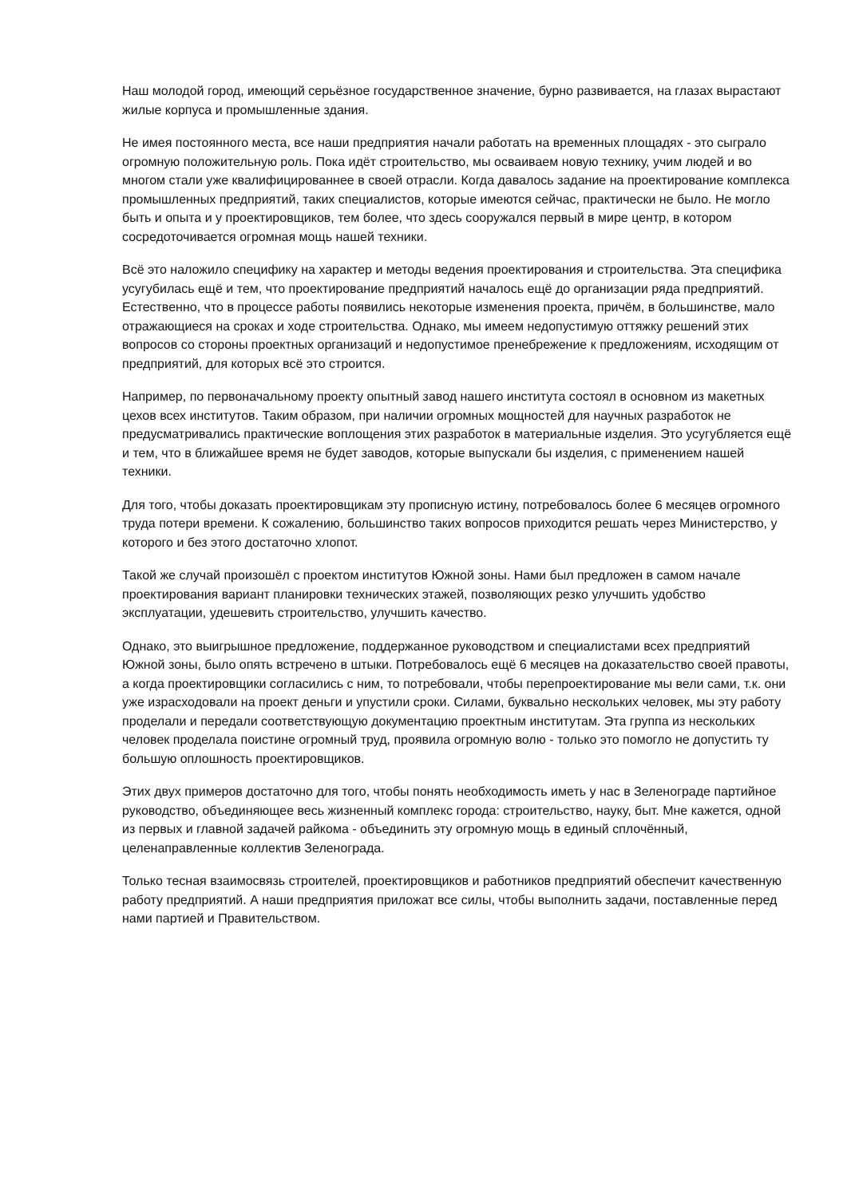Наш молодой город, имеющий серьёзное государственное значение, бурно развивается, на глазах вырастают жилые корпуса и промышленные здания.
Не имея постоянного места, все наши предприятия начали работать на временных площадях - это сыграло огромную положительную роль. Пока идёт строительство, мы осваиваем новую технику, учим людей и во многом стали уже квалифицированнее в своей отрасли. Когда давалось задание на проектирование комплекса промышленных предприятий, таких специалистов, которые имеются сейчас, практически не было. Не могло быть и опыта и у проектировщиков, тем более, что здесь сооружался первый в мире центр, в котором сосредоточивается огромная мощь нашей техники.
Всё это наложило специфику на характер и методы ведения проектирования и строительства. Эта специфика усугубилась ещё и тем, что проектирование предприятий началось ещё до организации ряда предприятий. Естественно, что в процессе работы появились некоторые изменения проекта, причём, в большинстве, мало отражающиеся на сроках и ходе строительства. Однако, мы имеем недопустимую оттяжку решений этих вопросов со стороны проектных организаций и недопустимое пренебрежение к предложениям, исходящим от предприятий, для которых всё это строится.
Например, по первоначальному проекту опытный завод нашего института состоял в основном из макетных цехов всех институтов. Таким образом, при наличии огромных мощностей для научных разработок не предусматривались практические воплощения этих разработок в материальные изделия. Это усугубляется ещё и тем, что в ближайшее время не будет заводов, которые выпускали бы изделия, с применением нашей техники.
Для того, чтобы доказать проектировщикам эту прописную истину, потребовалось более 6 месяцев огромного труда потери времени. К сожалению, большинство таких вопросов приходится решать через Министерство, у которого и без этого достаточно хлопот.
Такой же случай произошёл с проектом институтов Южной зоны. Нами был предложен в самом начале проектирования вариант планировки технических этажей, позволяющих резко улучшить удобство эксплуатации, удешевить строительство, улучшить качество.
Однако, это выигрышное предложение, поддержанное руководством и специалистами всех предприятий Южной зоны, было опять встречено в штыки. Потребовалось ещё 6 месяцев на доказательство своей правоты, а когда проектировщики согласились с ним, то потребовали, чтобы перепроектирование мы вели сами, т.к. они уже израсходовали на проект деньги и упустили сроки. Силами, буквально нескольких человек, мы эту работу проделали и передали соответствующую документацию проектным институтам. Эта группа из нескольких человек проделала поистине огромный труд, проявила огромную волю - только это помогло не допустить ту большую оплошность проектировщиков.
Этих двух примеров достаточно для того, чтобы понять необходимость иметь у нас в Зеленограде партийное руководство, объединяющее весь жизненный комплекс города: строительство, науку, быт. Мне кажется, одной из первых и главной задачей райкома - объединить эту огромную мощь в единый сплочённый, целенаправленные коллектив Зеленограда.
Только тесная взаимосвязь строителей, проектировщиков и работников предприятий обеспечит качественную работу предприятий. А наши предприятия приложат все силы, чтобы выполнить задачи, поставленные перед нами партией и Правительством.